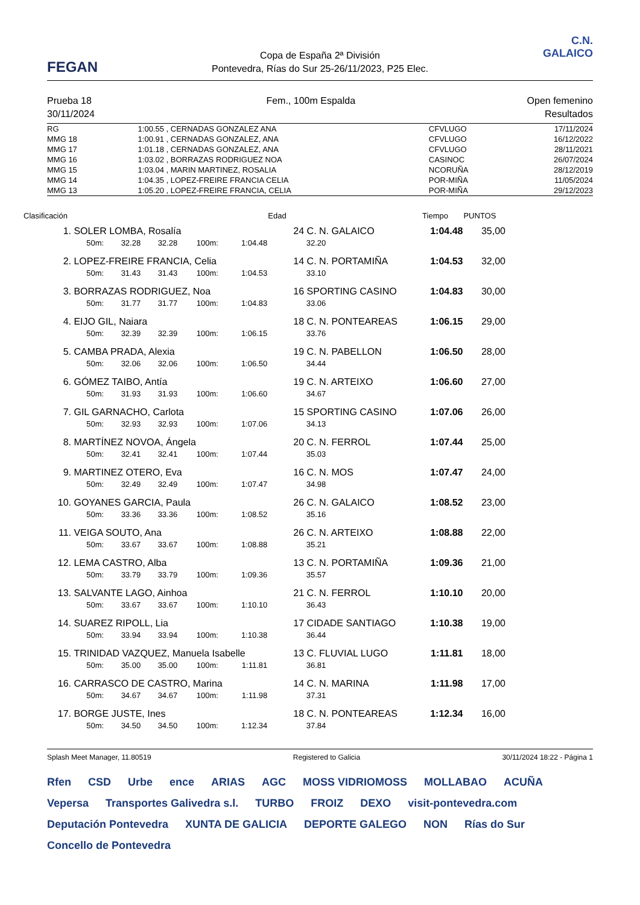FEGAN
Copa de España 2ª División
Pontevedra, Rías do Sur 25-26/11/2023, P25 Elec.
C.N. GALAICO
Prueba 18
30/11/2024
Fem., 100m Espalda Open femenino
Resultados
| RG | 1:00.55 | , CERNADAS GONZALEZ ANA | CFVLUGO | 17/11/2024 |
| MMG 18 | 1:00.91 | , CERNADAS GONZALEZ, ANA | CFVLUGO | 16/12/2022 |
| MMG 17 | 1:01.18 | , CERNADAS GONZALEZ, ANA | CFVLUGO | 28/11/2021 |
| MMG 16 | 1:03.02 | , BORRAZAS RODRIGUEZ NOA | CASINOC | 26/07/2024 |
| MMG 15 | 1:03.04 | , MARIN MARTINEZ, ROSALIA | NCORUÑA | 28/12/2019 |
| MMG 14 | 1:04.35 | , LOPEZ-FREIRE FRANCIA CELIA | POR-MIÑA | 11/05/2024 |
| MMG 13 | 1:05.20 | , LOPEZ-FREIRE FRANCIA, CELIA | POR-MIÑA | 29/12/2023 |
| Clasificación | | | | | | Edad | | Tiempo | PUNTOS |
| --- | --- | --- | --- | --- | --- | --- | --- | --- | --- |
| 1. | SOLER LOMBA, Rosalía 24 | | | | | | C. N. GALAICO | 1:04.48 | 35,00 |
| | 50m: | 32.28 | 32.28 | 100m: | 1:04.48 | | 32.20 | | |
| 2. | LOPEZ-FREIRE FRANCIA, Celia 14 | | | | | | C. N. PORTAMIÑA | 1:04.53 | 32,00 |
| | 50m: | 31.43 | 31.43 | 100m: | 1:04.53 | | 33.10 | | |
| 3. | BORRAZAS RODRIGUEZ, Noa 16 | | | | | | SPORTING CASINO | 1:04.83 | 30,00 |
| | 50m: | 31.77 | 31.77 | 100m: | 1:04.83 | | 33.06 | | |
| 4. | EIJO GIL, Naiara 18 | | | | | | C. N. PONTEAREAS | 1:06.15 | 29,00 |
| | 50m: | 32.39 | 32.39 | 100m: | 1:06.15 | | 33.76 | | |
| 5. | CAMBA PRADA, Alexia 19 | | | | | | C. N. PABELLON | 1:06.50 | 28,00 |
| | 50m: | 32.06 | 32.06 | 100m: | 1:06.50 | | 34.44 | | |
| 6. | GÓMEZ TAIBO, Antía 19 | | | | | | C. N. ARTEIXO | 1:06.60 | 27,00 |
| | 50m: | 31.93 | 31.93 | 100m: | 1:06.60 | | 34.67 | | |
| 7. | GIL GARNACHO, Carlota 15 | | | | | | SPORTING CASINO | 1:07.06 | 26,00 |
| | 50m: | 32.93 | 32.93 | 100m: | 1:07.06 | | 34.13 | | |
| 8. | MARTÍNEZ NOVOA, Ángela 20 | | | | | | C. N. FERROL | 1:07.44 | 25,00 |
| | 50m: | 32.41 | 32.41 | 100m: | 1:07.44 | | 35.03 | | |
| 9. | MARTINEZ OTERO, Eva 16 | | | | | | C. N. MOS | 1:07.47 | 24,00 |
| | 50m: | 32.49 | 32.49 | 100m: | 1:07.47 | | 34.98 | | |
| 10. | GOYANES GARCIA, Paula 26 | | | | | | C. N. GALAICO | 1:08.52 | 23,00 |
| | 50m: | 33.36 | 33.36 | 100m: | 1:08.52 | | 35.16 | | |
| 11. | VEIGA SOUTO, Ana 26 | | | | | | C. N. ARTEIXO | 1:08.88 | 22,00 |
| | 50m: | 33.67 | 33.67 | 100m: | 1:08.88 | | 35.21 | | |
| 12. | LEMA CASTRO, Alba 13 | | | | | | C. N. PORTAMIÑA | 1:09.36 | 21,00 |
| | 50m: | 33.79 | 33.79 | 100m: | 1:09.36 | | 35.57 | | |
| 13. | SALVANTE LAGO, Ainhoa 21 | | | | | | C. N. FERROL | 1:10.10 | 20,00 |
| | 50m: | 33.67 | 33.67 | 100m: | 1:10.10 | | 36.43 | | |
| 14. | SUAREZ RIPOLL, Lia 17 | | | | | | CIDADE SANTIAGO | 1:10.38 | 19,00 |
| | 50m: | 33.94 | 33.94 | 100m: | 1:10.38 | | 36.44 | | |
| 15. | TRINIDAD VAZQUEZ, Manuela Isabelle 13 | | | | | | C. FLUVIAL LUGO | 1:11.81 | 18,00 |
| | 50m: | 35.00 | 35.00 | 100m: | 1:11.81 | | 36.81 | | |
| 16. | CARRASCO DE CASTRO, Marina 14 | | | | | | C. N. MARINA | 1:11.98 | 17,00 |
| | 50m: | 34.67 | 34.67 | 100m: | 1:11.98 | | 37.31 | | |
| 17. | BORGE JUSTE, Ines 18 | | | | | | C. N. PONTEAREAS | 1:12.34 | 16,00 |
| | 50m: | 34.50 | 34.50 | 100m: | 1:12.34 | | 37.84 | | |
Splash Meet Manager, 11.80519 Registered to Galicia 30/11/2024 18:22 - Página 1
Rfen CSD Urbe ence ARIAS AGC MOSS VIDRIOMOSS MOLLABAO ACUÑA Vepersa Transportes Galivedra s.l. TURBO FROIZ DEXO visit-pontevedra.com Deputación Pontevedra XUNTA DE GALICIA DEPORTE GALEGO NON Rías do Sur Concello de Pontevedra